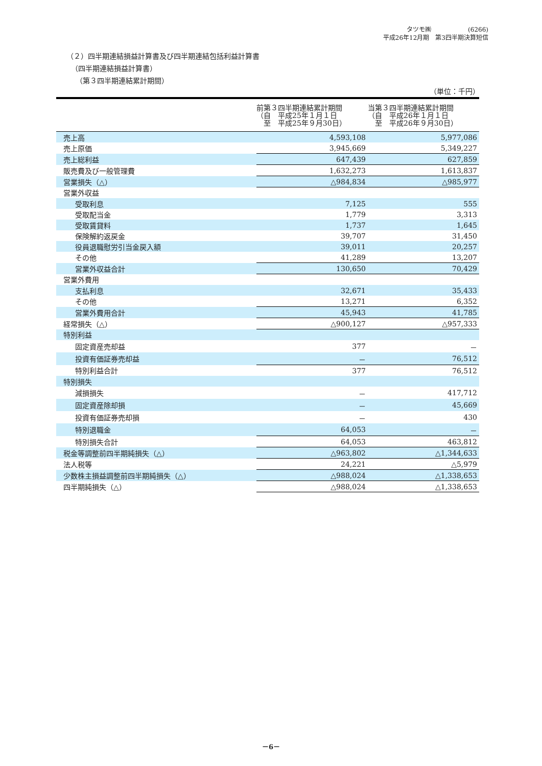タツモ㈱　　　　　　(6266)
平成26年12月期　第3四半期決算短信
（２）四半期連結損益計算書及び四半期連結包括利益計算書
（四半期連結損益計算書）
（第３四半期連結累計期間）
（単位：千円）
| | 前第３四半期連結累計期間 （自 平成25年１月１日 至 平成25年９月30日） | 当第３四半期連結累計期間 （自 平成26年１月１日 至 平成26年９月30日） |
| --- | --- | --- |
| 売上高 | 4,593,108 | 5,977,086 |
| 売上原価 | 3,945,669 | 5,349,227 |
| 売上総利益 | 647,439 | 627,859 |
| 販売費及び一般管理費 | 1,632,273 | 1,613,837 |
| 営業損失（△） | △984,834 | △985,977 |
| 営業外収益 | | |
| 受取利息 | 7,125 | 555 |
| 受取配当金 | 1,779 | 3,313 |
| 受取賃貸料 | 1,737 | 1,645 |
| 保険解約返戻金 | 39,707 | 31,450 |
| 役員退職慰労引当金戻入額 | 39,011 | 20,257 |
| その他 | 41,289 | 13,207 |
| 営業外収益合計 | 130,650 | 70,429 |
| 営業外費用 | | |
| 支払利息 | 32,671 | 35,433 |
| その他 | 13,271 | 6,352 |
| 営業外費用合計 | 45,943 | 41,785 |
| 経常損失（△） | △900,127 | △957,333 |
| 特別利益 | | |
| 固定資産売却益 | 377 | － |
| 投資有価証券売却益 | － | 76,512 |
| 特別利益合計 | 377 | 76,512 |
| 特別損失 | | |
| 減損損失 | － | 417,712 |
| 固定資産除却損 | － | 45,669 |
| 投資有価証券売却損 | － | 430 |
| 特別退職金 | 64,053 | － |
| 特別損失合計 | 64,053 | 463,812 |
| 税金等調整前四半期純損失（△） | △963,802 | △1,344,633 |
| 法人税等 | 24,221 | △5,979 |
| 少数株主損益調整前四半期純損失（△） | △988,024 | △1,338,653 |
| 四半期純損失（△） | △988,024 | △1,338,653 |
－6－